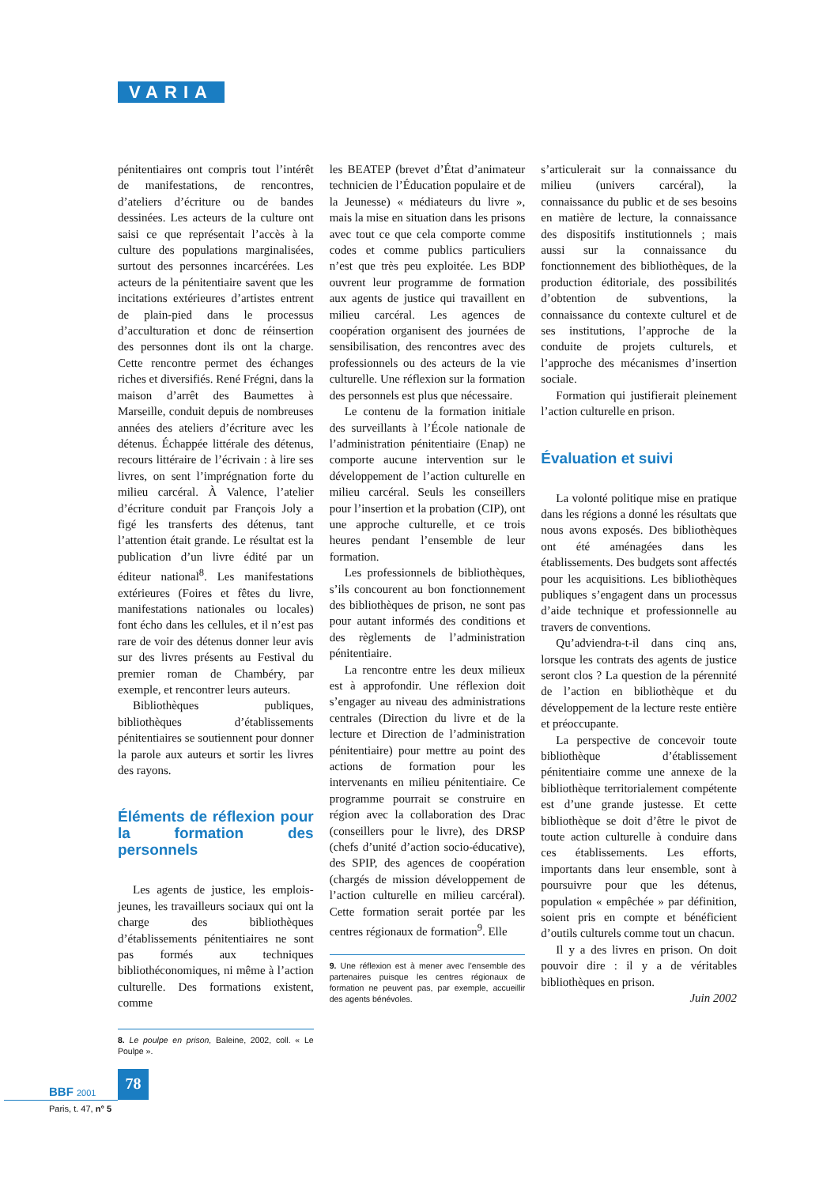VARIA
pénitentiaires ont compris tout l’intérêt de manifestations, de rencontres, d’ateliers d’écriture ou de bandes dessinées. Les acteurs de la culture ont saisi ce que représentait l’accès à la culture des populations marginalisées, surtout des personnes incarcérées. Les acteurs de la pénitentiaire savent que les incitations extérieures d’artistes entrent de plain-pied dans le processus d’acculturation et donc de réinsertion des personnes dont ils ont la charge. Cette rencontre permet des échanges riches et diversifiés. René Frégni, dans la maison d’arrêt des Baumettes à Marseille, conduit depuis de nombreuses années des ateliers d’écriture avec les détenus. Échappée littérale des détenus, recours littéraire de l’écrivain : à lire ses livres, on sent l’imprégnation forte du milieu carcéral. À Valence, l’atelier d’écriture conduit par François Joly a figé les transferts des détenus, tant l’attention était grande. Le résultat est la publication d’un livre édité par un éditeur national<sup>8</sup>. Les manifestations extérieures (Foires et fêtes du livre, manifestations nationales ou locales) font écho dans les cellules, et il n’est pas rare de voir des détenus donner leur avis sur des livres présents au Festival du premier roman de Chambéry, par exemple, et rencontrer leurs auteurs.
Bibliothèques publiques, bibliothèques d’établissements pénitentiaires se soutiennent pour donner la parole aux auteurs et sortir les livres des rayons.
Éléments de réflexion pour la formation des personnels
Les agents de justice, les emplois-jeunes, les travailleurs sociaux qui ont la charge des bibliothèques d’établissements pénitentiaires ne sont pas formés aux techniques bibliothéconomiques, ni même à l’action culturelle. Des formations existent, comme
8. Le poulpe en prison, Baleine, 2002, coll. « Le Poulpe ».
les BEATEP (brevet d’État d’animateur technicien de l’Éducation populaire et de la Jeunesse) « médiateurs du livre », mais la mise en situation dans les prisons avec tout ce que cela comporte comme codes et comme publics particuliers n’est que très peu exploitée. Les BDP ouvrent leur programme de formation aux agents de justice qui travaillent en milieu carcéral. Les agences de coopération organisent des journées de sensibilisation, des rencontres avec des professionnels ou des acteurs de la vie culturelle. Une réflexion sur la formation des personnels est plus que nécessaire.
Le contenu de la formation initiale des surveillants à l’École nationale de l’administration pénitentiaire (Enap) ne comporte aucune intervention sur le développement de l’action culturelle en milieu carcéral. Seuls les conseillers pour l’insertion et la probation (CIP), ont une approche culturelle, et ce trois heures pendant l’ensemble de leur formation.
Les professionnels de bibliothèques, s’ils concourent au bon fonctionnement des bibliothèques de prison, ne sont pas pour autant informés des conditions et des règlements de l’administration pénitentiaire.
La rencontre entre les deux milieux est à approfondir. Une réflexion doit s’engager au niveau des administrations centrales (Direction du livre et de la lecture et Direction de l’administration pénitentiaire) pour mettre au point des actions de formation pour les intervenants en milieu pénitentiaire. Ce programme pourrait se construire en région avec la collaboration des Drac (conseillers pour le livre), des DRSP (chefs d’unité d’action socio-éducative), des SPIP, des agences de coopération (chargés de mission développement de l’action culturelle en milieu carcéral). Cette formation serait portée par les centres régionaux de formation<sup>9</sup>. Elle
9. Une réflexion est à mener avec l’ensemble des partenaires puisque les centres régionaux de formation ne peuvent pas, par exemple, accueillir des agents bénévoles.
s’articulerait sur la connaissance du milieu (univers carcéral), la connaissance du public et de ses besoins en matière de lecture, la connaissance des dispositifs institutionnels ; mais aussi sur la connaissance du fonctionnement des bibliothèques, de la production éditoriale, des possibilités d’obtention de subventions, la connaissance du contexte culturel et de ses institutions, l’approche de la conduite de projets culturels, et l’approche des mécanismes d’insertion sociale.
Formation qui justifierait pleinement l’action culturelle en prison.
Évaluation et suivi
La volonté politique mise en pratique dans les régions a donné les résultats que nous avons exposés. Des bibliothèques ont été aménagées dans les établissements. Des budgets sont affectés pour les acquisitions. Les bibliothèques publiques s’engagent dans un processus d’aide technique et professionnelle au travers de conventions.
Qu’adviendra-t-il dans cinq ans, lorsque les contrats des agents de justice seront clos ? La question de la pérennité de l’action en bibliothèque et du développement de la lecture reste entière et préoccupante.
La perspective de concevoir toute bibliothèque d’établissement pénitentiaire comme une annexe de la bibliothèque territorialement compétente est d’une grande justesse. Et cette bibliothèque se doit d’être le pivot de toute action culturelle à conduire dans ces établissements. Les efforts, importants dans leur ensemble, sont à poursuivre pour que les détenus, population « empêchée » par définition, soient pris en compte et bénéficient d’outils culturels comme tout un chacun.
Il y a des livres en prison. On doit pouvoir dire : il y a de véritables bibliothèques en prison.
Juin 2002
78
BBF 2001
Paris, t. 47, n° 5